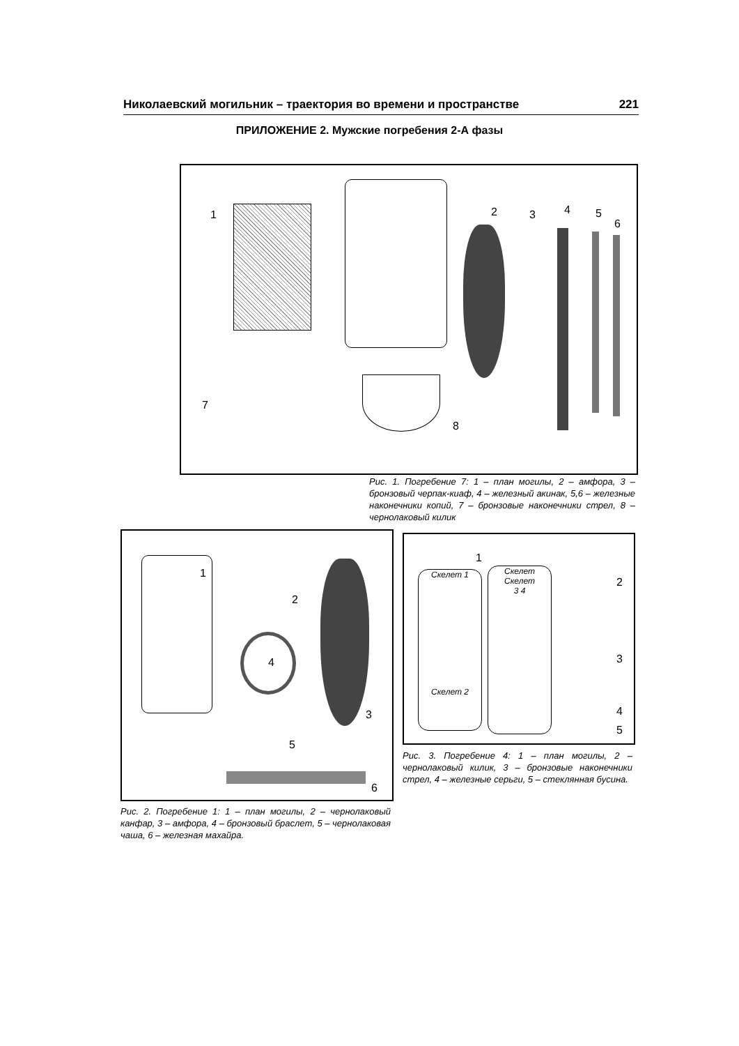Николаевский могильник – траектория во времени и пространстве 221
ПРИЛОЖЕНИЕ 2. Мужские погребения 2-А фазы
1 2 3 4 5
6
7
8
Рис. 1. Погребение 7: 1 – план могилы, 2 – амфора, 3 – бронзовый черпак-киаф, 4 – железный акинак, 5,6 – железные наконечники копий, 7 – бронзовые наконечники стрел, 8 – чернолаковый килик
1
2
4
3
5
6
Рис. 2. Погребение 1: 1 – план могилы, 2 – чернолаковый канфар, 3 – амфора, 4 – бронзовый браслет, 5 – чернолаковая чаша, 6 – железная махайра.
1
2
3
4
5
Скелет 1
Скелет 2
Скелет Скелет
3 4
Рис. 3. Погребение 4: 1 – план могилы, 2 – чернолаковый килик, 3 – бронзовые наконечники стрел, 4 – железные серьги, 5 – стеклянная бусина.